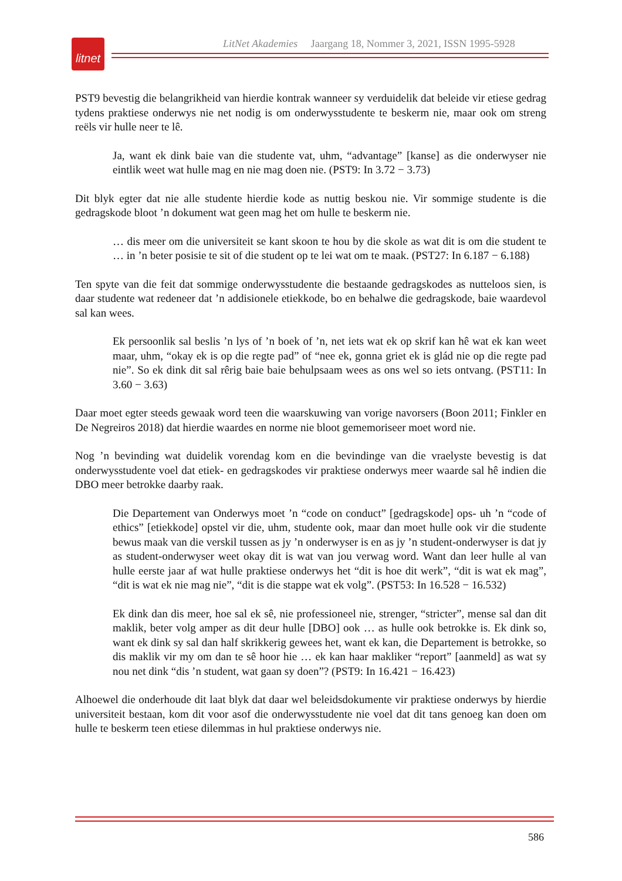litnet
LitNet Akademies Jaargang 18, Nommer 3, 2021, ISSN 1995-5928
PST9 bevestig die belangrikheid van hierdie kontrak wanneer sy verduidelik dat beleide vir etiese gedrag tydens praktiese onderwys nie net nodig is om onderwysstudente te beskerm nie, maar ook om streng reëls vir hulle neer te lê.
Ja, want ek dink baie van die studente vat, uhm, “advantage” [kanse] as die onderwyser nie eintlik weet wat hulle mag en nie mag doen nie. (PST9: In 3.72 − 3.73)
Dit blyk egter dat nie alle studente hierdie kode as nuttig beskou nie. Vir sommige studente is die gedragskode bloot ’n dokument wat geen mag het om hulle te beskerm nie.
… dis meer om die universiteit se kant skoon te hou by die skole as wat dit is om die student te … in ’n beter posisie te sit of die student op te lei wat om te maak. (PST27: In 6.187 − 6.188)
Ten spyte van die feit dat sommige onderwysstudente die bestaande gedragskodes as nutteloos sien, is daar studente wat redeneer dat ’n addisionele etiekkode, bo en behalwe die gedrags­kode, baie waardevol sal kan wees.
Ek persoonlik sal beslis ’n lys of ’n boek of ’n, net iets wat ek op skrif kan hê wat ek kan weet maar, uhm, “okay ek is op die regte pad” of “nee ek, gonna griet ek is glád nie op die regte pad nie”. So ek dink dit sal rêrig baie baie behulpsaam wees as ons wel so iets ontvang. (PST11: In 3.60 − 3.63)
Daar moet egter steeds gewaak word teen die waarskuwing van vorige navorsers (Boon 2011; Finkler en De Negreiros 2018) dat hierdie waardes en norme nie bloot gememoriseer moet word nie.
Nog ’n bevinding wat duidelik vorendag kom en die bevindinge van die vraelyste bevestig is dat onderwysstudente voel dat etiek- en gedragskodes vir praktiese onderwys meer waarde sal hê indien die DBO meer betrokke daarby raak.
Die Departement van Onderwys moet ’n “code on conduct” [gedragskode] ops- uh ’n “code of ethics” [etiekkode] opstel vir die, uhm, studente ook, maar dan moet hulle ook vir die studente bewus maak van die verskil tussen as jy ’n onderwyser is en as jy ’n student-onderwyser is dat jy as student-onderwyser weet okay dit is wat van jou verwag word. Want dan leer hulle al van hulle eerste jaar af wat hulle praktiese onderwys het “dit is hoe dit werk”, “dit is wat ek mag”, “dit is wat ek nie mag nie”, “dit is die stappe wat ek volg”. (PST53: In 16.528 − 16.532)
Ek dink dan dis meer, hoe sal ek sê, nie professioneel nie, strenger, “stricter”, mense sal dan dit maklik, beter volg amper as dit deur hulle [DBO] ook … as hulle ook betrokke is. Ek dink so, want ek dink sy sal dan half skrikkerig gewees het, want ek kan, die Departement is betrokke, so dis maklik vir my om dan te sê hoor hie … ek kan haar makliker “report” [aanmeld] as wat sy nou net dink “dis ’n student, wat gaan sy doen”? (PST9: In 16.421 − 16.423)
Alhoewel die onderhoude dit laat blyk dat daar wel beleidsdokumente vir praktiese onderwys by hierdie universiteit bestaan, kom dit voor asof die onderwysstudente nie voel dat dit tans genoeg kan doen om hulle te beskerm teen etiese dilemmas in hul praktiese onderwys nie.
586